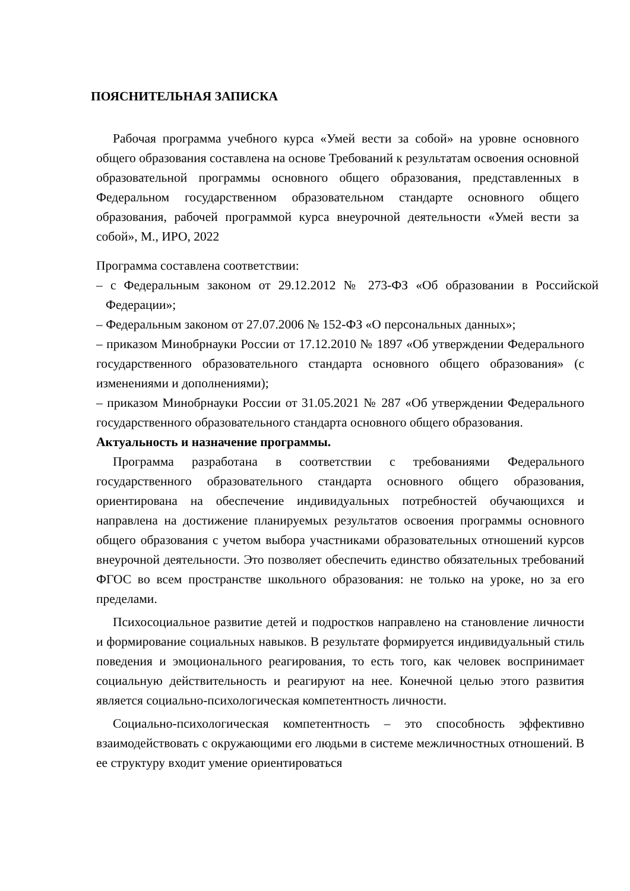ПОЯСНИТЕЛЬНАЯ ЗАПИСКА
Рабочая программа учебного курса «Умей вести за собой» на уровне основного общего образования составлена на основе Требований к результатам освоения основной образовательной программы основного общего образования, представленных в Федеральном государственном образовательном стандарте основного общего образования, рабочей программой курса внеурочной деятельности «Умей вести за собой», М., ИРО, 2022
Программа составлена соответствии:
– с Федеральным законом от 29.12.2012 № 273-ФЗ «Об образовании в Российской Федерации»;
– Федеральным законом от 27.07.2006 № 152-ФЗ «О персональных данных»;
– приказом Минобрнауки России от 17.12.2010 № 1897 «Об утверждении Федерального государственного образовательного стандарта основного общего образования» (с изменениями и дополнениями);
– приказом Минобрнауки России от 31.05.2021 № 287 «Об утверждении Федерального государственного образовательного стандарта основного общего образования.
Актуальность и назначение программы.
Программа разработана в соответствии с требованиями Федерального государственного образовательного стандарта основного общего образования, ориентирована на обеспечение индивидуальных потребностей обучающихся и направлена на достижение планируемых результатов освоения программы основного общего образования с учетом выбора участниками образовательных отношений курсов внеурочной деятельности. Это позволяет обеспечить единство обязательных требований ФГОС во всем пространстве школьного образования: не только на уроке, но за его пределами.
Психосоциальное развитие детей и подростков направлено на становление личности и формирование социальных навыков. В результате формируется индивидуальный стиль поведения и эмоционального реагирования, то есть того, как человек воспринимает социальную действительность и реагируют на нее. Конечной целью этого развития является социально-психологическая компетентность личности.
Социально-психологическая компетентность – это способность эффективно взаимодействовать с окружающими его людьми в системе межличностных отношений. В ее структуру входит умение ориентироваться